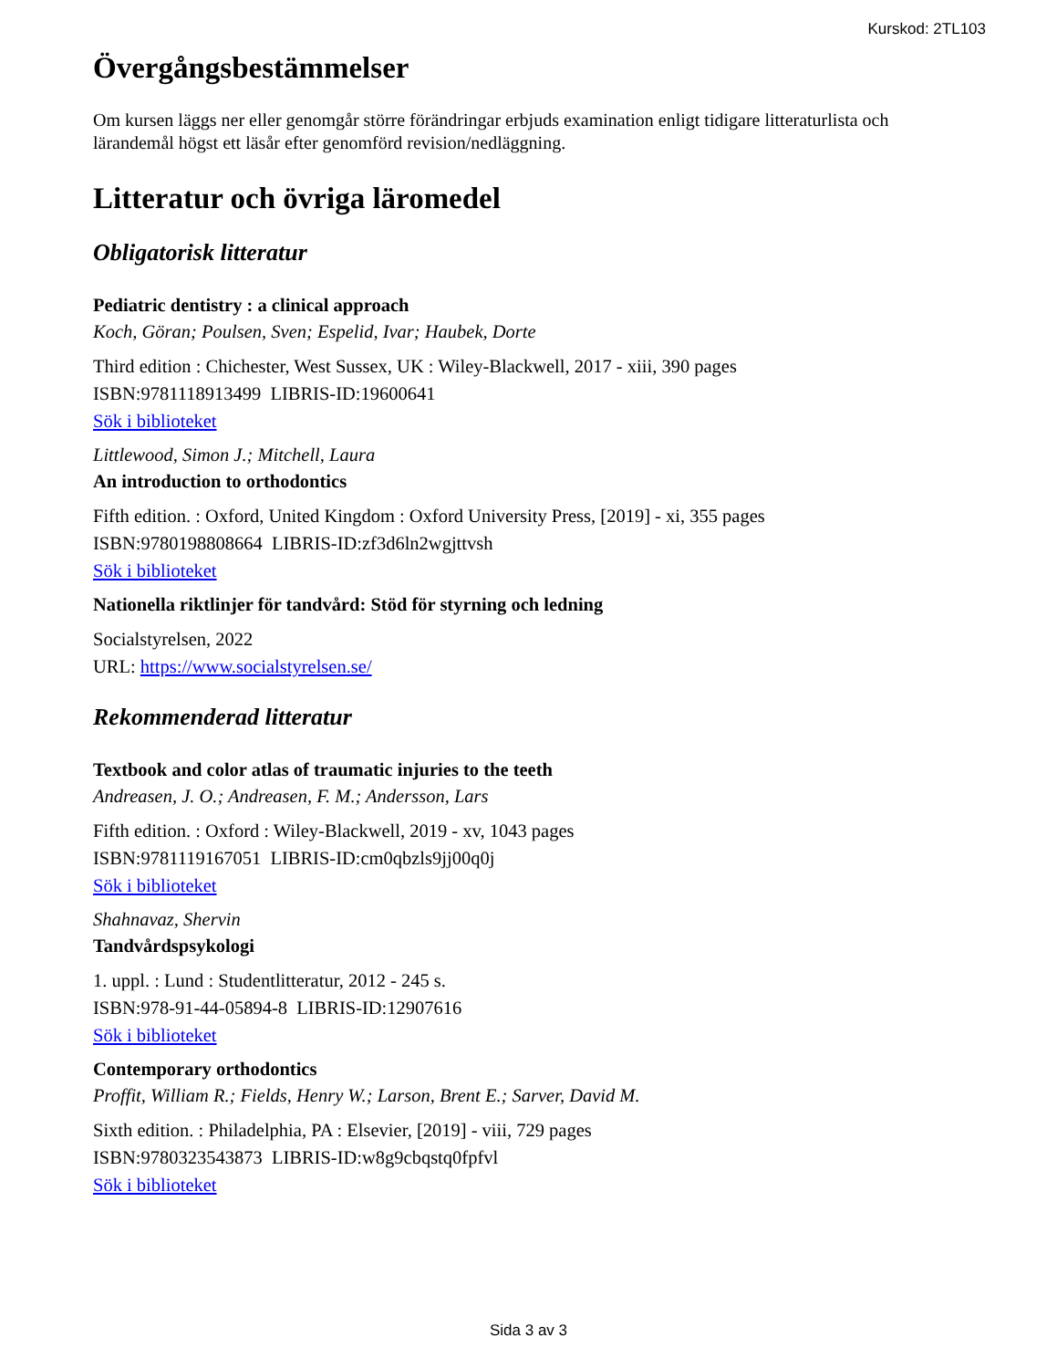Kurskod: 2TL103
Övergångsbestämmelser
Om kursen läggs ner eller genomgår större förändringar erbjuds examination enligt tidigare litteraturlista och lärandemål högst ett läsår efter genomförd revision/nedläggning.
Litteratur och övriga läromedel
Obligatorisk litteratur
Pediatric dentistry : a clinical approach
Koch, Göran; Poulsen, Sven; Espelid, Ivar; Haubek, Dorte
Third edition : Chichester, West Sussex, UK : Wiley-Blackwell, 2017 - xiii, 390 pages
ISBN:9781118913499 LIBRIS-ID:19600641
Sök i biblioteket
Littlewood, Simon J.; Mitchell, Laura
An introduction to orthodontics
Fifth edition. : Oxford, United Kingdom : Oxford University Press, [2019] - xi, 355 pages
ISBN:9780198808664 LIBRIS-ID:zf3d6ln2wgjttvsh
Sök i biblioteket
Nationella riktlinjer för tandvård: Stöd för styrning och ledning
Socialstyrelsen, 2022
URL: https://www.socialstyrelsen.se/
Rekommenderad litteratur
Textbook and color atlas of traumatic injuries to the teeth
Andreasen, J. O.; Andreasen, F. M.; Andersson, Lars
Fifth edition. : Oxford : Wiley-Blackwell, 2019 - xv, 1043 pages
ISBN:9781119167051 LIBRIS-ID:cm0qbzls9jj00q0j
Sök i biblioteket
Shahnavaz, Shervin
Tandvårdspsykologi
1. uppl. : Lund : Studentlitteratur, 2012 - 245 s.
ISBN:978-91-44-05894-8 LIBRIS-ID:12907616
Sök i biblioteket
Contemporary orthodontics
Proffit, William R.; Fields, Henry W.; Larson, Brent E.; Sarver, David M.
Sixth edition. : Philadelphia, PA : Elsevier, [2019] - viii, 729 pages
ISBN:9780323543873 LIBRIS-ID:w8g9cbqstq0fpfvl
Sök i biblioteket
Sida 3 av 3